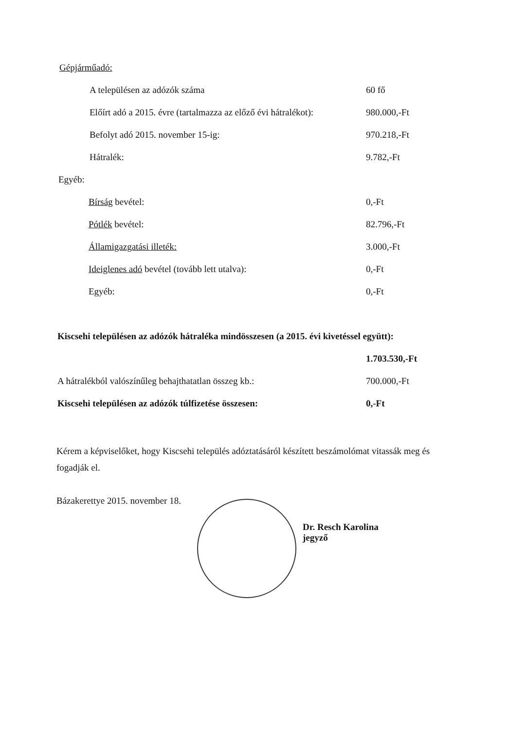Gépjárműadó:
A településen az adózók száma 60 fő
Előírt adó a 2015. évre (tartalmazza az előző évi hátralékot): 980.000,-Ft
Befolyt adó 2015. november 15-ig: 970.218,-Ft
Hátralék: 9.782,-Ft
Egyéb:
Bírság bevétel: 0,-Ft
Pótlék bevétel: 82.796,-Ft
Államigazgatási illeték: 3.000,-Ft
Ideiglenes adó bevétel (tovább lett utalva): 0,-Ft
Egyéb: 0,-Ft
Kiscsehi településen az adózók hátraléka mindösszesen (a 2015. évi kivetéssel együtt):
1.703.530,-Ft
A hátralékból valószínűleg behajthatatlan összeg kb.: 700.000,-Ft
Kiscsehi településen az adózók túlfizetése összesen: 0,-Ft
Kérem a képviselőket, hogy Kiscsehi település adóztatásáról készített beszámolómat vitassák meg és fogadják el.
Bázakerettye 2015. november 18.
Dr. Resch Karolina
jegyző